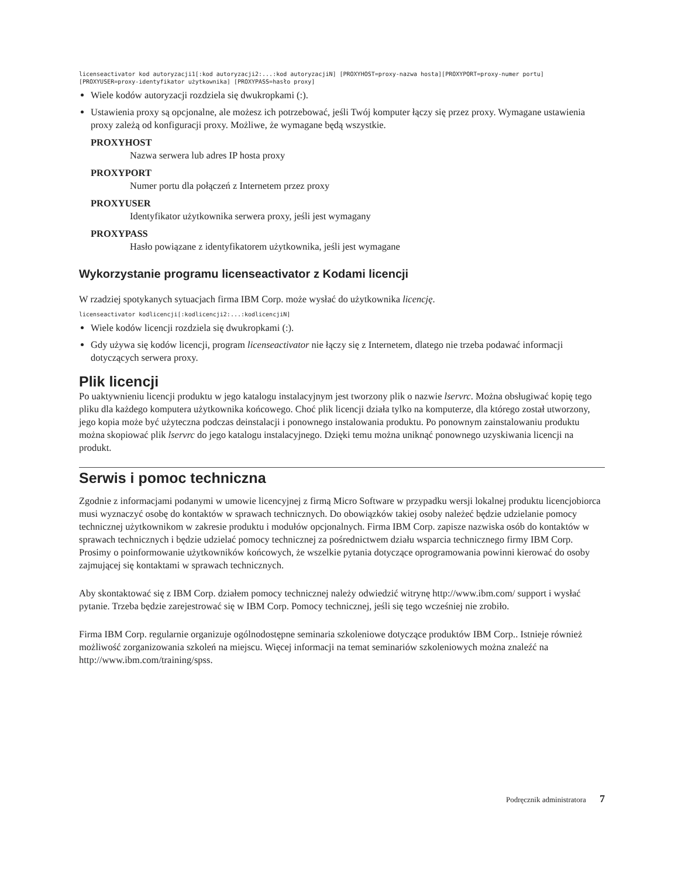licenseactivator kod autoryzacji1[:kod autoryzacji2:...:kod autoryzacjiN] [PROXYHOST=proxy-nazwa hosta][PROXYPORT=proxy-numer portu]
[PROXYUSER=proxy-identyfikator użytkownika] [PROXYPASS=hasło proxy]
Wiele kodów autoryzacji rozdziela się dwukropkami (:).
Ustawienia proxy są opcjonalne, ale możesz ich potrzebować, jeśli Twój komputer łączy się przez proxy. Wymagane ustawienia proxy zależą od konfiguracji proxy. Możliwe, że wymagane będą wszystkie.
PROXYHOST
Nazwa serwera lub adres IP hosta proxy
PROXYPORT
Numer portu dla połączeń z Internetem przez proxy
PROXYUSER
Identyfikator użytkownika serwera proxy, jeśli jest wymagany
PROXYPASS
Hasło powiązane z identyfikatorem użytkownika, jeśli jest wymagane
Wykorzystanie programu licenseactivator z Kodami licencji
W rzadziej spotykanych sytuacjach firma IBM Corp. może wysłać do użytkownika licencję.
licenseactivator kodlicencji[:kodlicencji2:...:kodlicencjiN]
Wiele kodów licencji rozdziela się dwukropkami (:).
Gdy używa się kodów licencji, program licenseactivator nie łączy się z Internetem, dlatego nie trzeba podawać informacji dotyczących serwera proxy.
Plik licencji
Po uaktywnieniu licencji produktu w jego katalogu instalacyjnym jest tworzony plik o nazwie lservrc. Można obsługiwać kopię tego pliku dla każdego komputera użytkownika końcowego. Choć plik licencji działa tylko na komputerze, dla którego został utworzony, jego kopia może być użyteczna podczas deinstalacji i ponownego instalowania produktu. Po ponownym zainstalowaniu produktu można skopiować plik lservrc do jego katalogu instalacyjnego. Dzięki temu można uniknąć ponownego uzyskiwania licencji na produkt.
Serwis i pomoc techniczna
Zgodnie z informacjami podanymi w umowie licencyjnej z firmą Micro Software w przypadku wersji lokalnej produktu licencjobiorca musi wyznaczyć osobę do kontaktów w sprawach technicznych. Do obowiązków takiej osoby należeć będzie udzielanie pomocy technicznej użytkownikom w zakresie produktu i modułów opcjonalnych. Firma IBM Corp. zapisze nazwiska osób do kontaktów w sprawach technicznych i będzie udzielać pomocy technicznej za pośrednictwem działu wsparcia technicznego firmy IBM Corp. Prosimy o poinformowanie użytkowników końcowych, że wszelkie pytania dotyczące oprogramowania powinni kierować do osoby zajmującej się kontaktami w sprawach technicznych.
Aby skontaktować się z IBM Corp. działem pomocy technicznej należy odwiedzić witrynę http://www.ibm.com/ support i wysłać pytanie. Trzeba będzie zarejestrować się w IBM Corp. Pomocy technicznej, jeśli się tego wcześniej nie zrobiło.
Firma IBM Corp. regularnie organizuje ogólnodostępne seminaria szkoleniowe dotyczące produktów IBM Corp.. Istnieje również możliwość zorganizowania szkoleń na miejscu. Więcej informacji na temat seminariów szkoleniowych można znaleźć na http://www.ibm.com/training/spss.
Podręcznik administratora 7